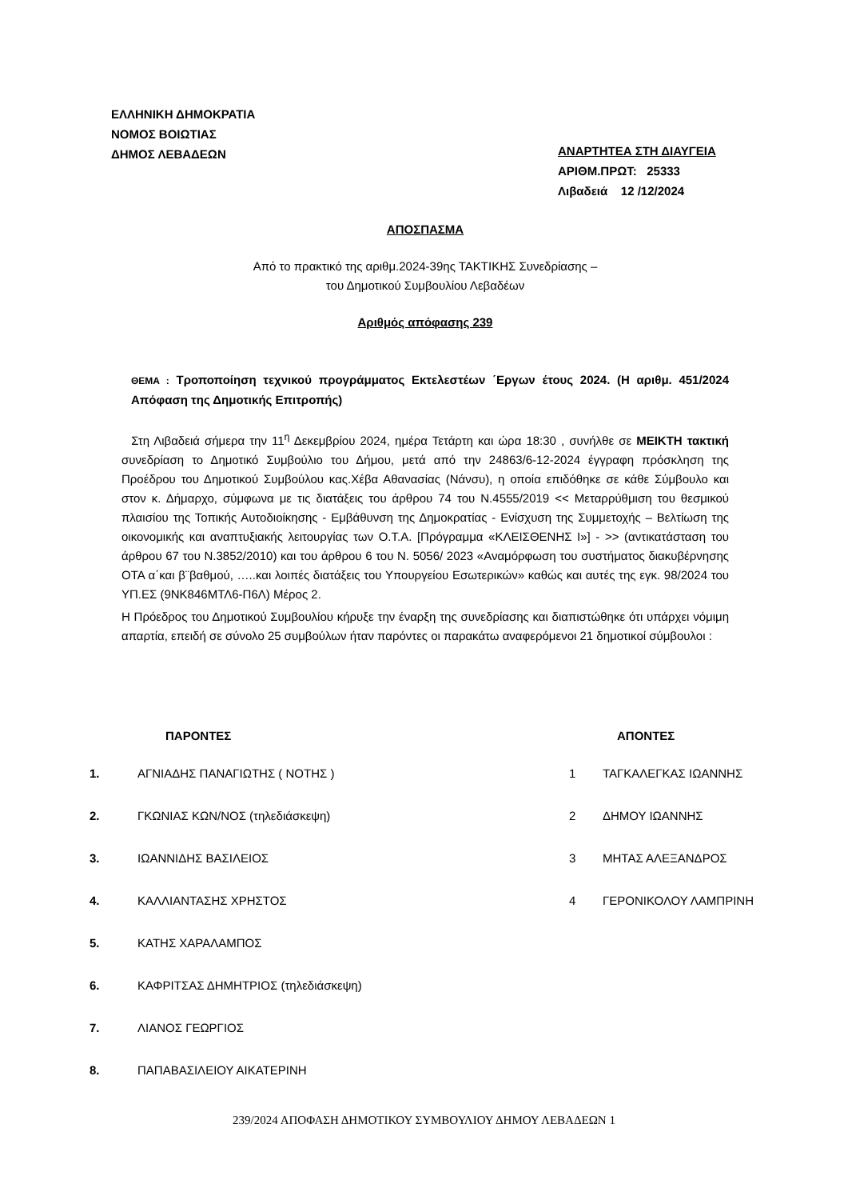ΕΛΛΗΝΙΚΗ ΔΗΜΟΚΡΑΤΙΑ
ΝΟΜΟΣ ΒΟΙΩΤΙΑΣ
ΔΗΜΟΣ ΛΕΒΑΔΕΩΝ
ΑΝΑΡΤΗΤΕΑ ΣΤΗ ΔΙΑΥΓΕΙΑ
ΑΡΙΘΜ.ΠΡΩΤ: 25333
Λιβαδειά 12 /12/2024
ΑΠΟΣΠΑΣΜΑ
Από το πρακτικό της αριθμ.2024-39ης ΤΑΚΤΙΚΗΣ Συνεδρίασης –
του Δημοτικού Συμβουλίου Λεβαδέων
Αριθμός απόφασης 239
ΘΕΜΑ : Τροποποίηση τεχνικού προγράμματος Εκτελεστέων ΄Εργων έτους 2024. (Η αριθμ. 451/2024 Απόφαση της Δημοτικής Επιτροπής)
Στη Λιβαδειά σήμερα την 11<sup>η</sup> Δεκεμβρίου 2024, ημέρα Τετάρτη και ώρα 18:30 , συνήλθε σε ΜΕΙΚΤΗ τακτική συνεδρίαση το Δημοτικό Συμβούλιο του Δήμου, μετά από την 24863/6-12-2024 έγγραφη πρόσκληση της Προέδρου του Δημοτικού Συμβούλου κας.Χέβα Αθανασίας (Νάνσυ), η οποία επιδόθηκε σε κάθε Σύμβουλο και στον κ. Δήμαρχο, σύμφωνα με τις διατάξεις του άρθρου 74 του Ν.4555/2019 << Μεταρρύθμιση του θεσμικού πλαισίου της Τοπικής Αυτοδιοίκησης - Εμβάθυνση της Δημοκρατίας - Ενίσχυση της Συμμετοχής – Βελτίωση της οικονομικής και αναπτυξιακής λειτουργίας των Ο.Τ.Α. [Πρόγραμμα «ΚΛΕΙΣΘΕΝΗΣ Ι»] - >> (αντικατάσταση του άρθρου 67 του Ν.3852/2010) και του άρθρου 6 του Ν. 5056/ 2023 «Αναμόρφωση του συστήματος διακυβέρνησης ΟΤΑ α΄και β¨βαθμού, …..και λοιπές διατάξεις του Υπουργείου Εσωτερικών» καθώς και αυτές της εγκ. 98/2024 του ΥΠ.ΕΣ (9ΝΚ846ΜΤΛ6-Π6Λ) Μέρος 2.
Η Πρόεδρος του Δημοτικού Συμβουλίου κήρυξε την έναρξη της συνεδρίασης και διαπιστώθηκε ότι υπάρχει νόμιμη απαρτία, επειδή σε σύνολο 25 συμβούλων ήταν παρόντες οι παρακάτω αναφερόμενοι 21 δημοτικοί σύμβουλοι :
| ΠΑΡΟΝΤΕΣ | | ΑΠΟΝΤΕΣ | |
| --- | --- | --- | --- |
| 1. | ΑΓΝΙΑΔΗΣ ΠΑΝΑΓΙΩΤΗΣ ( ΝΟΤΗΣ ) | 1 | ΤΑΓΚΑΛΕΓΚΑΣ ΙΩΑΝΝΗΣ |
| 2. | ΓΚΩΝΙΑΣ ΚΩΝ/ΝΟΣ (τηλεδιάσκεψη) | 2 | ΔΗΜΟΥ ΙΩΑΝΝΗΣ |
| 3. | ΙΩΑΝΝΙΔΗΣ ΒΑΣΙΛΕΙΟΣ | 3 | ΜΗΤΑΣ ΑΛΕΞΑΝΔΡΟΣ |
| 4. | ΚΑΛΛΙΑΝΤΑΣΗΣ ΧΡΗΣΤΟΣ | 4 | ΓΕΡΟΝΙΚΟΛΟΥ ΛΑΜΠΡΙΝΗ |
| 5. | ΚΑΤΗΣ ΧΑΡΑΛΑΜΠΟΣ | | |
| 6. | ΚΑΦΡΙΤΣΑΣ ΔΗΜΗΤΡΙΟΣ (τηλεδιάσκεψη) | | |
| 7. | ΛΙΑΝΟΣ ΓΕΩΡΓΙΟΣ | | |
| 8. | ΠΑΠΑΒΑΣΙΛΕΙΟΥ ΑΙΚΑΤΕΡΙΝΗ | | |
239/2024 ΑΠΟΦΑΣΗ ΔΗΜΟΤΙΚΟΥ ΣΥΜΒΟΥΛΙΟΥ ΔΗΜΟΥ ΛΕΒΑΔΕΩΝ 1